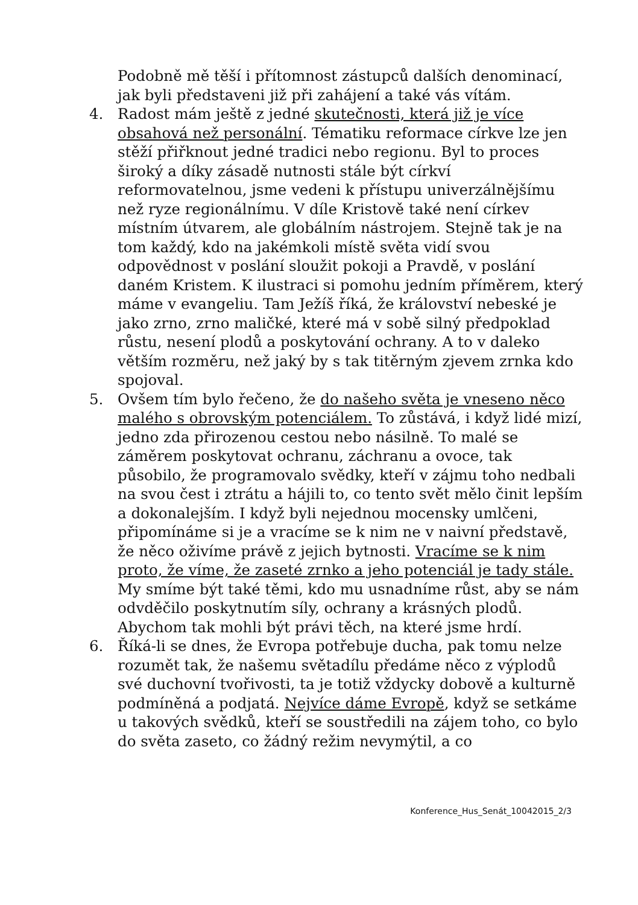Podobně mě těší i přítomnost zástupců dalších denominací, jak byli představeni již při zahájení a také vás vítám.
4. Radost mám ještě z jedné skutečnosti, která již je více obsahová než personální. Tématiku reformace církve lze jen stěží přiřknout jedné tradici nebo regionu. Byl to proces široký a díky zásadě nutnosti stále být církví reformovatelnou, jsme vedeni k přístupu univerzálnějšímu než ryze regionálnímu. V díle Kristově také není církev místním útvarem, ale globálním nástrojem. Stejně tak je na tom každý, kdo na jakémkoli místě světa vidí svou odpovědnost v poslání sloužit pokoji a Pravdě, v poslání daném Kristem. K ilustraci si pomohu jedním příměrem, který máme v evangeliu. Tam Ježíš říká, že království nebeské je jako zrno, zrno maličké, které má v sobě silný předpoklad růstu, nesení plodů a poskytování ochrany. A to v daleko větším rozměru, než jaký by s tak titěrným zjevem zrnka kdo spojoval.
5. Ovšem tím bylo řečeno, že do našeho světa je vneseno něco malého s obrovským potenciálem. To zůstává, i když lidé mizí, jedno zda přirozenou cestou nebo násilně. To malé se záměrem poskytovat ochranu, záchranu a ovoce, tak působilo, že programovalo svědky, kteří v zájmu toho nedbali na svou čest i ztrátu a hájili to, co tento svět mělo činit lepším a dokonalejším. I když byli nejednou mocensky umlčeni, připomínáme si je a vracíme se k nim ne v naivní představě, že něco oživíme právě z jejich bytnosti. Vracíme se k nim proto, že víme, že zaseté zrnko a jeho potenciál je tady stále. My smíme být také těmi, kdo mu usnadníme růst, aby se nám odvděčilo poskytnutím síly, ochrany a krásných plodů. Abychom tak mohli být právi těch, na které jsme hrdí.
6. Říká-li se dnes, že Evropa potřebuje ducha, pak tomu nelze rozumět tak, že našemu světadílu předáme něco z výplodů své duchovní tvořivosti, ta je totiž vždycky dobově a kulturně podmíněná a podjatá. Nejvíce dáme Evropě, když se setkáme u takových svědků, kteří se soustředili na zájem toho, co bylo do světa zaseto, co žádný režim nevymýtil, a co
Konference_Hus_Senát_10042015_2/3